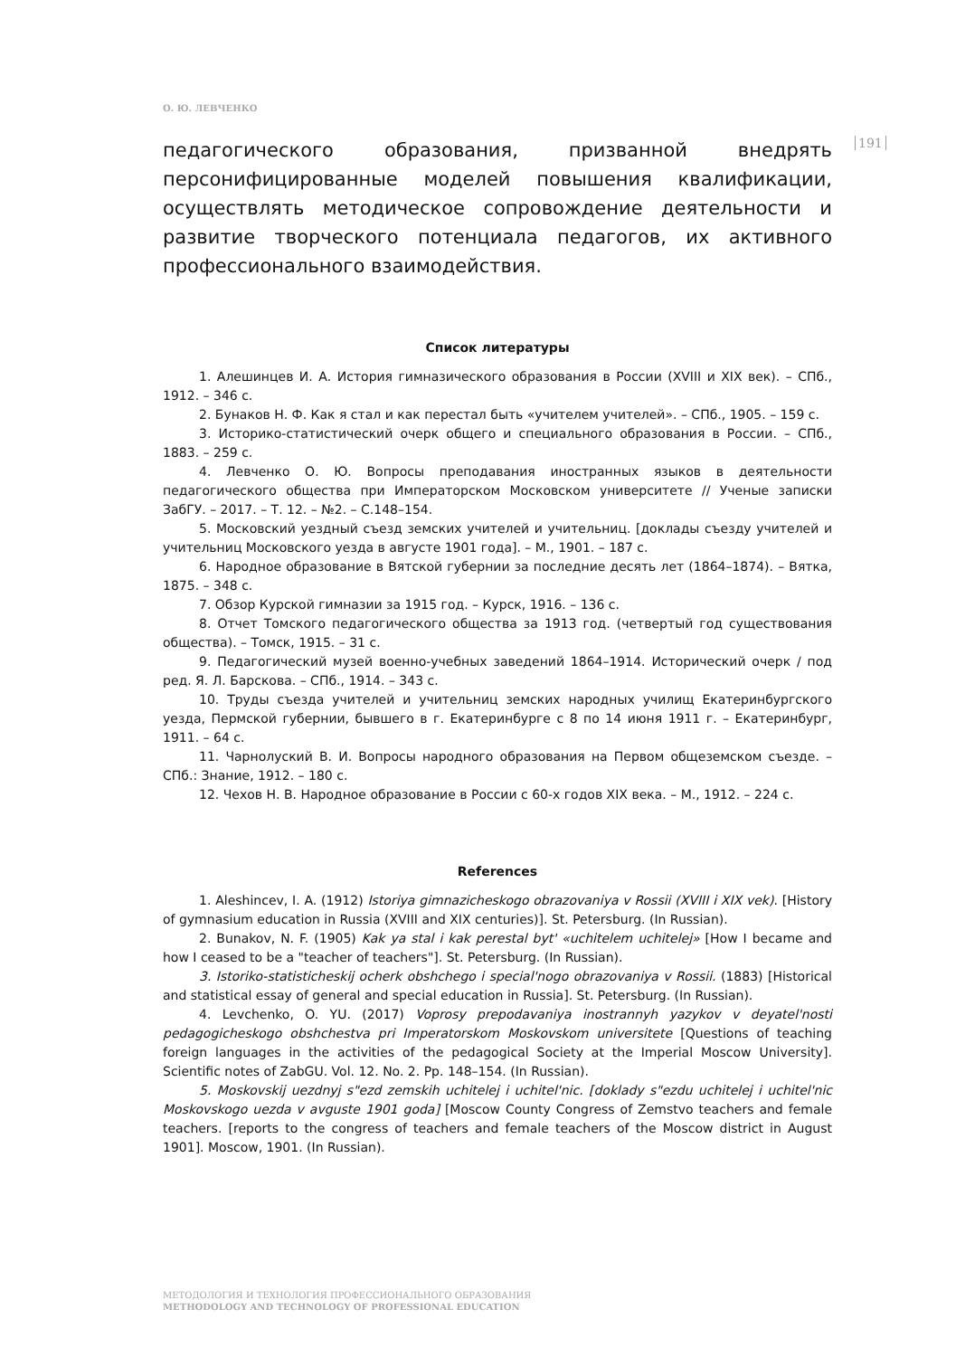О. Ю. ЛЕВЧЕНКО
191
педагогического образования, призванной внедрять персонифицированные моделей повышения квалификации, осуществлять методическое сопровождение деятельности и развитие творческого потенциала педагогов, их активного профессионального взаимодействия.
Список литературы
1. Алешинцев И. А. История гимназического образования в России (XVIII и XIX век). – СПб., 1912. – 346 с.
2. Бунаков Н. Ф. Как я стал и как перестал быть «учителем учителей». – СПб., 1905. – 159 с.
3. Историко-статистический очерк общего и специального образования в России. – СПб., 1883. – 259 с.
4. Левченко О. Ю. Вопросы преподавания иностранных языков в деятельности педагогического общества при Императорском Московском университете // Ученые записки ЗабГУ. – 2017. – Т. 12. – №2. – С.148–154.
5. Московский уездный съезд земских учителей и учительниц. [доклады съезду учителей и учительниц Московского уезда в августе 1901 года]. – М., 1901. – 187 с.
6. Народное образование в Вятской губернии за последние десять лет (1864–1874). – Вятка, 1875. – 348 с.
7. Обзор Курской гимназии за 1915 год. – Курск, 1916. – 136 с.
8. Отчет Томского педагогического общества за 1913 год. (четвертый год существования общества). – Томск, 1915. – 31 с.
9. Педагогический музей военно-учебных заведений 1864–1914. Исторический очерк / под ред. Я. Л. Барскова. – СПб., 1914. – 343 с.
10. Труды съезда учителей и учительниц земских народных училищ Екатеринбургского уезда, Пермской губернии, бывшего в г. Екатеринбурге с 8 по 14 июня 1911 г. – Екатеринбург, 1911. – 64 с.
11. Чарнолуский В. И. Вопросы народного образования на Первом общеземском съезде. – СПб.: Знание, 1912. – 180 с.
12. Чехов Н. В. Народное образование в России с 60-х годов XIX века. – М., 1912. – 224 с.
References
1. Aleshincev, I. A. (1912) Istoriya gimnazicheskogo obrazovaniya v Rossii (XVIII i XIX vek). [History of gymnasium education in Russia (XVIII and XIX centuries)]. St. Petersburg. (In Russian).
2. Bunakov, N. F. (1905) Kak ya stal i kak perestal byt' «uchitelem uchitelej» [How I became and how I ceased to be a "teacher of teachers"]. St. Petersburg. (In Russian).
3. Istoriko-statisticheskij ocherk obshchego i special'nogo obrazovaniya v Rossii. (1883) [Historical and statistical essay of general and special education in Russia]. St. Petersburg. (In Russian).
4. Levchenko, O. YU. (2017) Voprosy prepodavaniya inostrannyh yazykov v deyatel'nosti pedagogicheskogo obshchestva pri Imperatorskom Moskovskom universitete [Questions of teaching foreign languages in the activities of the pedagogical Society at the Imperial Moscow University]. Scientific notes of ZabGU. Vol. 12. No. 2. Pp. 148–154. (In Russian).
5. Moskovskij uezdnyj s"ezd zemskih uchitelej i uchitel'nic. [doklady s"ezdu uchitelej i uchitel'nic Moskovskogo uezda v avguste 1901 goda] [Moscow County Congress of Zemstvo teachers and female teachers. [reports to the congress of teachers and female teachers of the Moscow district in August 1901]. Moscow, 1901. (In Russian).
МЕТОДОЛОГИЯ И ТЕХНОЛОГИЯ ПРОФЕССИОНАЛЬНОГО ОБРАЗОВАНИЯ
METHODOLOGY AND TECHNOLOGY OF PROFESSIONAL EDUCATION